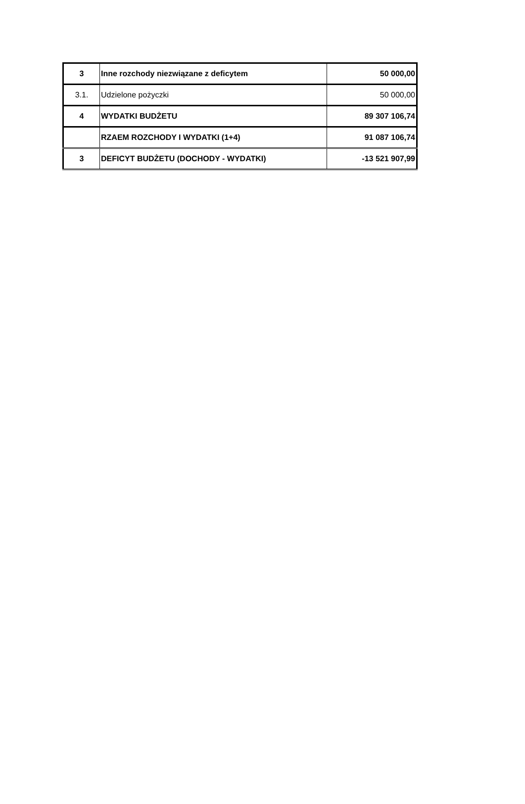| 3 | Inne rozchody niezwiązane z deficytem | 50 000,00 |
| 3.1. | Udzielone pożyczki | 50 000,00 |
| 4 | WYDATKI BUDŻETU | 89 307 106,74 |
| | RZAEM ROZCHODY I WYDATKI (1+4) | 91 087 106,74 |
| 3 | DEFICYT BUDŻETU (DOCHODY - WYDATKI) | -13 521 907,99 |